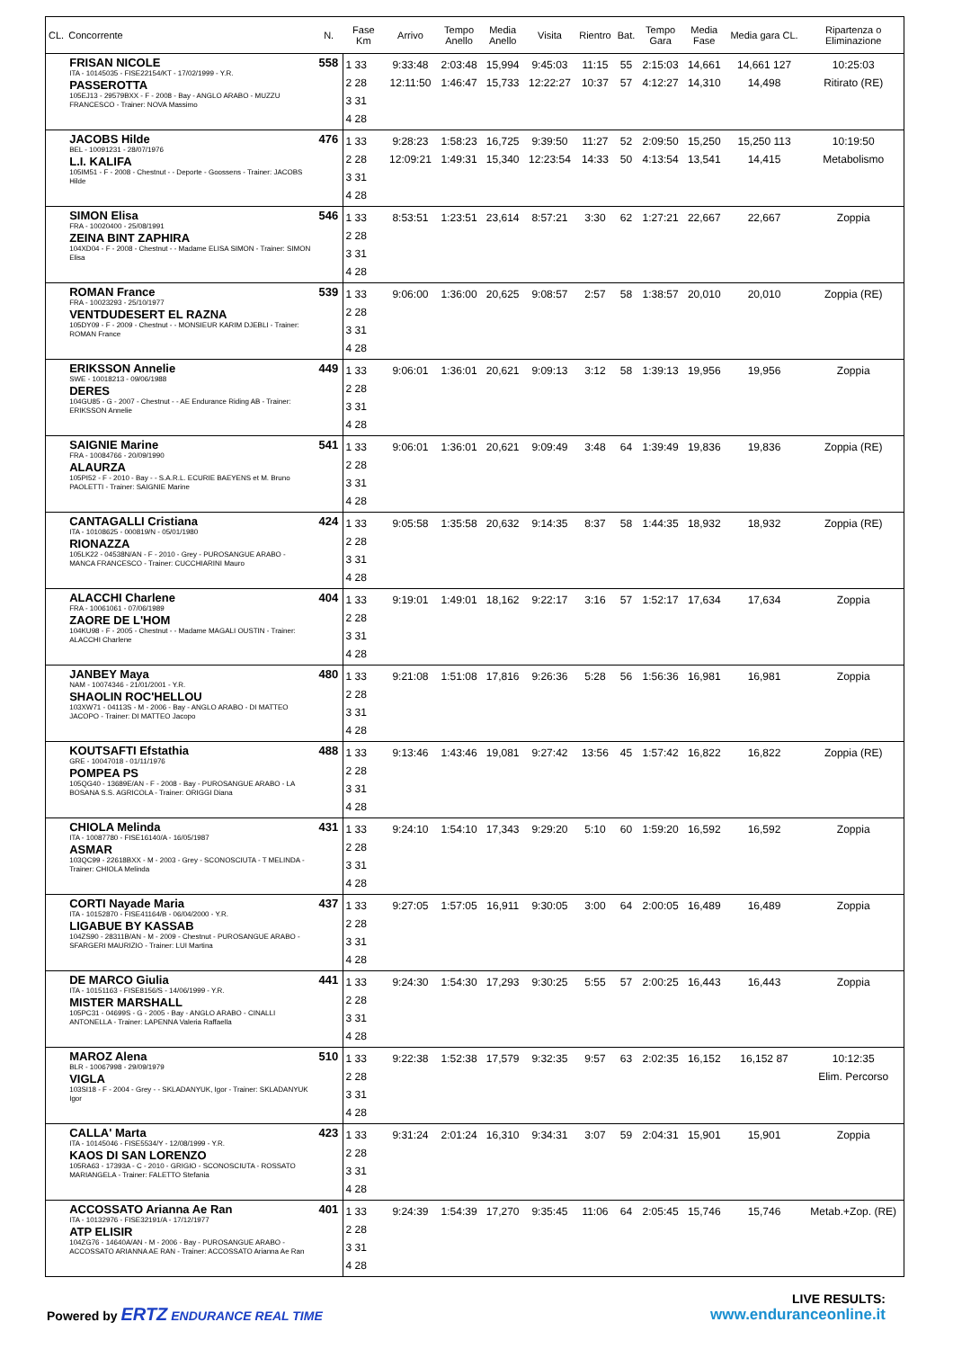| CL. | Concorrente | N. | Fase Km | Arrivo | Tempo Anello | Media Anello | Visita | Rientro | Bat. | Tempo Gara | Media Fase | Media gara CL. | Ripartenza o Eliminazione |
| --- | --- | --- | --- | --- | --- | --- | --- | --- | --- | --- | --- | --- | --- |
| | FRISAN NICOLE ITA - 10145035 - FISE22154/KT - 17/02/1999 - Y.R. PASSEROTTA 105EJ13 - 29579BXX - F - 2008 - Bay - ANGLO ARABO - MUZZU FRANCESCO - Trainer: NOVA Massimo | 558 | 1 33 2 28 3 31 4 28 | 9:33:48 12:11:50 | 2:03:48 1:46:47 | 15,994 15,733 | 9:45:03 12:22:27 | 11:15 10:37 | 55 57 | 2:15:03 4:12:27 | 14,661 14,310 | 14,661 127 14,498 | 10:25:03 Ritirato (RE) |
| | JACOBS Hilde BEL - 10091231 - 28/07/1976 L.I. KALIFA 105IM51 - F - 2008 - Chestnut - - Deporte - Goossens - Trainer: JACOBS Hilde | 476 | 1 33 2 28 3 31 4 28 | 9:28:23 12:09:21 | 1:58:23 1:49:31 | 16,725 15,340 | 9:39:50 12:23:54 | 11:27 14:33 | 52 50 | 2:09:50 4:13:54 | 15,250 13,541 | 15,250 113 14,415 | 10:19:50 Metabolismo |
| | SIMON Elisa FRA - 10020400 - 25/08/1991 ZEINA BINT ZAPHIRA 104XD04 - F - 2008 - Chestnut - - Madame ELISA SIMON - Trainer: SIMON Elisa | 546 | 1 33 2 28 3 31 4 28 | 8:53:51 | 1:23:51 | 23,614 | 8:57:21 | 3:30 | 62 | 1:27:21 | 22,667 | 22,667 | Zoppia |
| | ROMAN France FRA - 10023293 - 25/10/1977 VENTDUDESERT EL RAZNA 105DY09 - F - 2009 - Chestnut - - MONSIEUR KARIM DJEBLI - Trainer: ROMAN France | 539 | 1 33 2 28 3 31 4 28 | 9:06:00 | 1:36:00 | 20,625 | 9:08:57 | 2:57 | 58 | 1:38:57 | 20,010 | 20,010 | Zoppia (RE) |
| | ERIKSSON Annelie SWE - 10018213 - 09/06/1988 DERES 104GU85 - G - 2007 - Chestnut - - AE Endurance Riding AB - Trainer: ERIKSSON Annelie | 449 | 1 33 2 28 3 31 4 28 | 9:06:01 | 1:36:01 | 20,621 | 9:09:13 | 3:12 | 58 | 1:39:13 | 19,956 | 19,956 | Zoppia |
| | SAIGNIE Marine FRA - 10084766 - 20/09/1990 ALAURZA 105PI52 - F - 2010 - Bay - - S.A.R.L. ECURIE BAEYENS et M. Bruno PAOLETTI - Trainer: SAIGNIE Marine | 541 | 1 33 2 28 3 31 4 28 | 9:06:01 | 1:36:01 | 20,621 | 9:09:49 | 3:48 | 64 | 1:39:49 | 19,836 | 19,836 | Zoppia (RE) |
| | CANTAGALLI Cristiana ITA - 10108625 - 000819/N - 05/01/1980 RIONAZZA 105LK22 - 04538N/AN - F - 2010 - Grey - PUROSANGUE ARABO - MANCA FRANCESCO - Trainer: CUCCHIARINI Mauro | 424 | 1 33 2 28 3 31 4 28 | 9:05:58 | 1:35:58 | 20,632 | 9:14:35 | 8:37 | 58 | 1:44:35 | 18,932 | 18,932 | Zoppia (RE) |
| | ALACCHI Charlene FRA - 10061061 - 07/06/1989 ZAORE DE L'HOM 104KU98 - F - 2005 - Chestnut - - Madame MAGALI OUSTIN - Trainer: ALACCHI Charlene | 404 | 1 33 2 28 3 31 4 28 | 9:19:01 | 1:49:01 | 18,162 | 9:22:17 | 3:16 | 57 | 1:52:17 | 17,634 | 17,634 | Zoppia |
| | JANBEY Maya NAM - 10074346 - 21/01/2001 - Y.R. SHAOLIN ROC'HELLOU 103XW71 - 04113S - M - 2006 - Bay - ANGLO ARABO - DI MATTEO JACOPO - Trainer: DI MATTEO Jacopo | 480 | 1 33 2 28 3 31 4 28 | 9:21:08 | 1:51:08 | 17,816 | 9:26:36 | 5:28 | 56 | 1:56:36 | 16,981 | 16,981 | Zoppia |
| | KOUTSAFTI Efstathia GRE - 10047018 - 01/11/1976 POMPEA PS 105QG40 - 13689E/AN - F - 2008 - Bay - PUROSANGUE ARABO - LA BOSANA S.S. AGRICOLA - Trainer: ORIGGI Diana | 488 | 1 33 2 28 3 31 4 28 | 9:13:46 | 1:43:46 | 19,081 | 9:27:42 | 13:56 | 45 | 1:57:42 | 16,822 | 16,822 | Zoppia (RE) |
| | CHIOLA Melinda ITA - 10087780 - FISE16140/A - 16/05/1987 ASMAR 103QC99 - 22618BXX - M - 2003 - Grey - SCONOSCIUTA - T MELINDA - Trainer: CHIOLA Melinda | 431 | 1 33 2 28 3 31 4 28 | 9:24:10 | 1:54:10 | 17,343 | 9:29:20 | 5:10 | 60 | 1:59:20 | 16,592 | 16,592 | Zoppia |
| | CORTI Nayade Maria ITA - 10152870 - FISE41164/B - 06/04/2000 - Y.R. LIGABUE BY KASSAB 104ZS90 - 28311B/AN - M - 2009 - Chestnut - PUROSANGUE ARABO - SFARGERI MAURIZIO - Trainer: LUI Martina | 437 | 1 33 2 28 3 31 4 28 | 9:27:05 | 1:57:05 | 16,911 | 9:30:05 | 3:00 | 64 | 2:00:05 | 16,489 | 16,489 | Zoppia |
| | DE MARCO Giulia ITA - 10151163 - FISE8156/S - 14/06/1999 - Y.R. MISTER MARSHALL 105PC31 - 04699S - G - 2005 - Bay - ANGLO ARABO - CINALLI ANTONELLA - Trainer: LAPENNA Valeria Raffaella | 441 | 1 33 2 28 3 31 4 28 | 9:24:30 | 1:54:30 | 17,293 | 9:30:25 | 5:55 | 57 | 2:00:25 | 16,443 | 16,443 | Zoppia |
| | MAROZ Alena BLR - 10067998 - 29/09/1979 VIGLA 103SI18 - F - 2004 - Grey - - SKLADANYUK, Igor - Trainer: SKLADANYUK Igor | 510 | 1 33 2 28 3 31 4 28 | 9:22:38 | 1:52:38 | 17,579 | 9:32:35 | 9:57 | 63 | 2:02:35 | 16,152 | 16,152 87 | 10:12:35 Elim. Percorso |
| | CALLA' Marta ITA - 10145046 - FISE5534/Y - 12/08/1999 - Y.R. KAOS DI SAN LORENZO 105RA63 - 17393A - C - 2010 - GRIGIO - SCONOSCIUTA - ROSSATO MARIANGELA - Trainer: FALETTO Stefania | 423 | 1 33 2 28 3 31 4 28 | 9:31:24 | 2:01:24 | 16,310 | 9:34:31 | 3:07 | 59 | 2:04:31 | 15,901 | 15,901 | Zoppia |
| | ACCOSSATO Arianna Ae Ran ITA - 10132976 - FISE32191/A - 17/12/1977 ATP ELISIR 104ZG76 - 14640A/AN - M - 2006 - Bay - PUROSANGUE ARABO - ACCOSSATO ARIANNA AE RAN - Trainer: ACCOSSATO Arianna Ae Ran | 401 | 1 33 2 28 3 31 4 28 | 9:24:39 | 1:54:39 | 17,270 | 9:35:45 | 11:06 | 64 | 2:05:45 | 15,746 | 15,746 | Metab.+Zop. (RE) |
Powered by ERTZ ENDURANCE REAL TIME
LIVE RESULTS:
www.enduranceonline.it